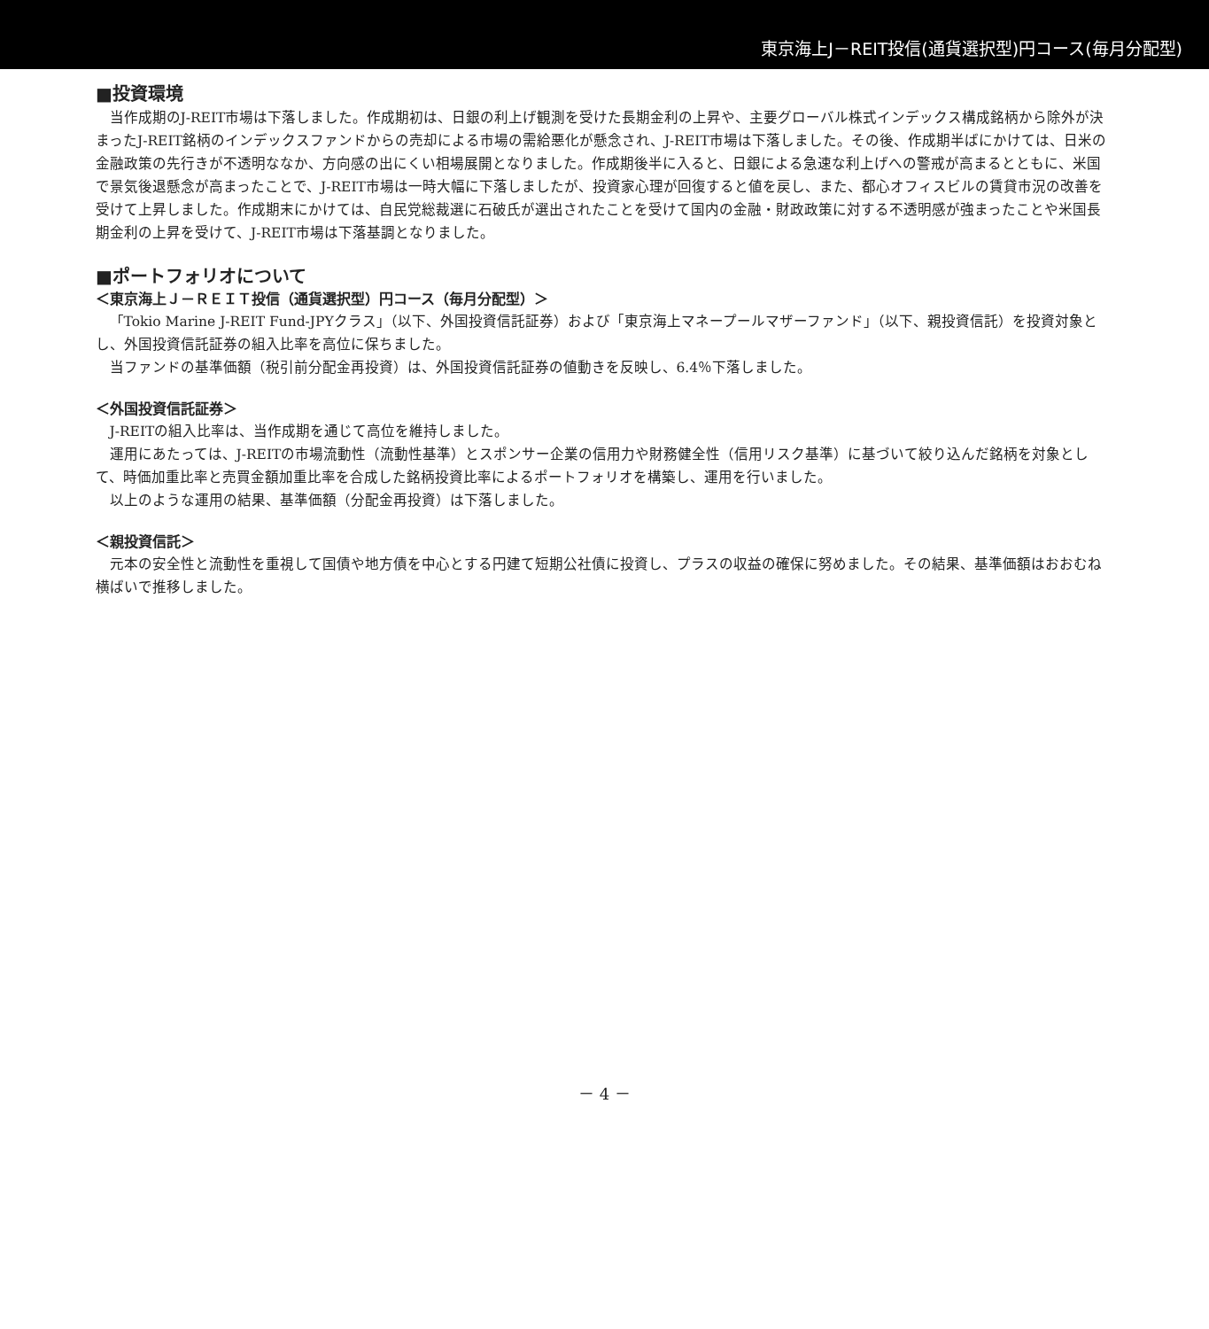東京海上J－REIT投信(通貨選択型)円コース(毎月分配型)
■投資環境
当作成期のJ-REIT市場は下落しました。作成期初は、日銀の利上げ観測を受けた長期金利の上昇や、主要グローバル株式インデックス構成銘柄から除外が決まったJ-REIT銘柄のインデックスファンドからの売却による市場の需給悪化が懸念され、J-REIT市場は下落しました。その後、作成期半ばにかけては、日米の金融政策の先行きが不透明ななか、方向感の出にくい相場展開となりました。作成期後半に入ると、日銀による急速な利上げへの警戒が高まるとともに、米国で景気後退懸念が高まったことで、J-REIT市場は一時大幅に下落しましたが、投資家心理が回復すると値を戻し、また、都心オフィスビルの賃貸市況の改善を受けて上昇しました。作成期末にかけては、自民党総裁選に石破氏が選出されたことを受けて国内の金融・財政政策に対する不透明感が強まったことや米国長期金利の上昇を受けて、J-REIT市場は下落基調となりました。
■ポートフォリオについて
＜東京海上Ｊ－ＲＥＩＴ投信（通貨選択型）円コース（毎月分配型）＞
「Tokio Marine J-REIT Fund-JPYクラス」（以下、外国投資信託証券）および「東京海上マネープールマザーファンド」（以下、親投資信託）を投資対象とし、外国投資信託証券の組入比率を高位に保ちました。
当ファンドの基準価額（税引前分配金再投資）は、外国投資信託証券の値動きを反映し、6.4％下落しました。
＜外国投資信託証券＞
J-REITの組入比率は、当作成期を通じて高位を維持しました。
運用にあたっては、J-REITの市場流動性（流動性基準）とスポンサー企業の信用力や財務健全性（信用リスク基準）に基づいて絞り込んだ銘柄を対象として、時価加重比率と売買金額加重比率を合成した銘柄投資比率によるポートフォリオを構築し、運用を行いました。
以上のような運用の結果、基準価額（分配金再投資）は下落しました。
＜親投資信託＞
元本の安全性と流動性を重視して国債や地方債を中心とする円建て短期公社債に投資し、プラスの収益の確保に努めました。その結果、基準価額はおおむね横ばいで推移しました。
－ 4 －